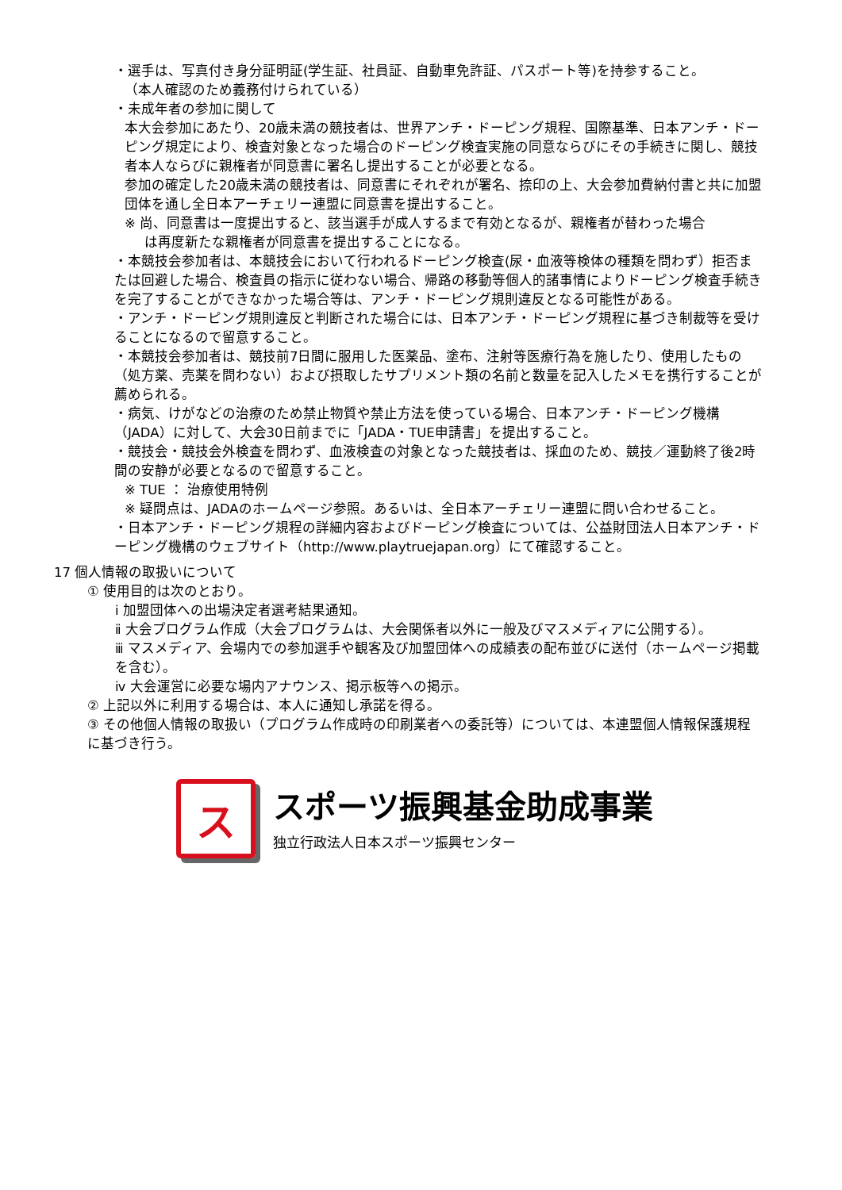・選手は、写真付き身分証明証(学生証、社員証、自動車免許証、パスポート等)を持参すること。
（本人確認のため義務付けられている）
・未成年者の参加に関して
本大会参加にあたり、20歳未満の競技者は、世界アンチ・ドーピング規程、国際基準、日本アンチ・ドーピング規定により、検査対象となった場合のドーピング検査実施の同意ならびにその手続きに関し、競技者本人ならびに親権者が同意書に署名し提出することが必要となる。
参加の確定した20歳未満の競技者は、同意書にそれぞれが署名、捺印の上、大会参加費納付書と共に加盟団体を通し全日本アーチェリー連盟に同意書を提出すること。
※ 尚、同意書は一度提出すると、該当選手が成人するまで有効となるが、親権者が替わった場合
は再度新たな親権者が同意書を提出することになる。
・本競技会参加者は、本競技会において行われるドーピング検査(尿・血液等検体の種類を問わず）拒否または回避した場合、検査員の指示に従わない場合、帰路の移動等個人的諸事情によりドーピング検査手続きを完了することができなかった場合等は、アンチ・ドーピング規則違反となる可能性がある。
・アンチ・ドーピング規則違反と判断された場合には、日本アンチ・ドーピング規程に基づき制裁等を受けることになるので留意すること。
・本競技会参加者は、競技前7日間に服用した医薬品、塗布、注射等医療行為を施したり、使用したもの（処方薬、売薬を問わない）および摂取したサプリメント類の名前と数量を記入したメモを携行することが薦められる。
・病気、けがなどの治療のため禁止物質や禁止方法を使っている場合、日本アンチ・ドーピング機構（JADA）に対して、大会30日前までに「JADA・TUE申請書」を提出すること。
・競技会・競技会外検査を問わず、血液検査の対象となった競技者は、採血のため、競技／運動終了後2時間の安静が必要となるので留意すること。
※ TUE ： 治療使用特例
※ 疑問点は、JADAのホームページ参照。あるいは、全日本アーチェリー連盟に問い合わせること。
・日本アンチ・ドーピング規程の詳細内容およびドーピング検査については、公益財団法人日本アンチ・ドーピング機構のウェブサイト（http://www.playtruejapan.org）にて確認すること。
17 個人情報の取扱いについて
① 使用目的は次のとおり。
ⅰ 加盟団体への出場決定者選考結果通知。
ⅱ 大会プログラム作成（大会プログラムは、大会関係者以外に一般及びマスメディアに公開する）。
ⅲ マスメディア、会場内での参加選手や観客及び加盟団体への成績表の配布並びに送付（ホームページ掲載を含む）。
ⅳ 大会運営に必要な場内アナウンス、掲示板等への掲示。
② 上記以外に利用する場合は、本人に通知し承諾を得る。
③ その他個人情報の取扱い（プログラム作成時の印刷業者への委託等）については、本連盟個人情報保護規程に基づき行う。
ス
スポーツ振興基金助成事業
独立行政法人日本スポーツ振興センター